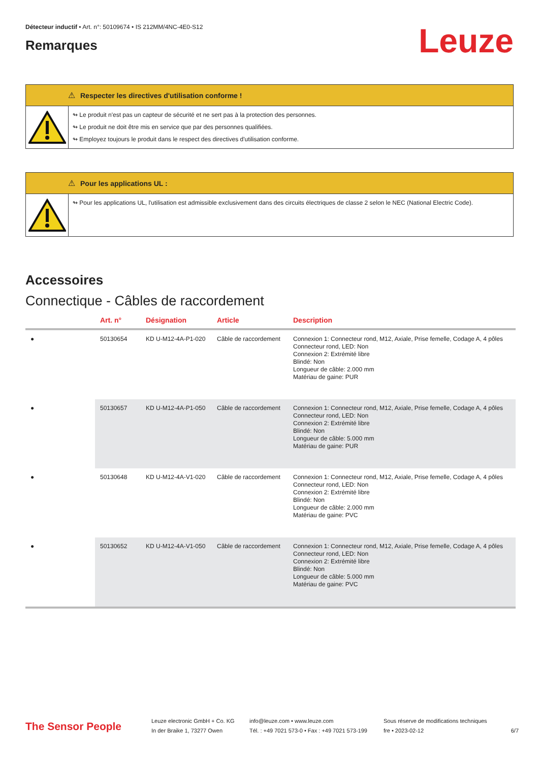Détecteur inductif • Art. n°: 50109674 • IS 212MM/4NC-4E0-S12
Remarques
Leuze
⚠ Respecter les directives d'utilisation conforme !
↬ Le produit n'est pas un capteur de sécurité et ne sert pas à la protection des personnes.
↬ Le produit ne doit être mis en service que par des personnes qualifiées.
↬ Employez toujours le produit dans le respect des directives d'utilisation conforme.
⚠ Pour les applications UL :
↬ Pour les applications UL, l'utilisation est admissible exclusivement dans des circuits électriques de classe 2 selon le NEC (National Electric Code).
Accessoires
Connectique - Câbles de raccordement
| | Art. n° | Désignation | Article | Description |
| --- | --- | --- | --- | --- |
| ● | 50130654 | KD U-M12-4A-P1-020 | Câble de raccordement | Connexion 1: Connecteur rond, M12, Axiale, Prise femelle, Codage A, 4 pôles Connecteur rond, LED: Non Connexion 2: Extrémité libre Blindé: Non Longueur de câble: 2.000 mm Matériau de gaine: PUR |
| ● | 50130657 | KD U-M12-4A-P1-050 | Câble de raccordement | Connexion 1: Connecteur rond, M12, Axiale, Prise femelle, Codage A, 4 pôles Connecteur rond, LED: Non Connexion 2: Extrémité libre Blindé: Non Longueur de câble: 5.000 mm Matériau de gaine: PUR |
| ● | 50130648 | KD U-M12-4A-V1-020 | Câble de raccordement | Connexion 1: Connecteur rond, M12, Axiale, Prise femelle, Codage A, 4 pôles Connecteur rond, LED: Non Connexion 2: Extrémité libre Blindé: Non Longueur de câble: 2.000 mm Matériau de gaine: PVC |
| ● | 50130652 | KD U-M12-4A-V1-050 | Câble de raccordement | Connexion 1: Connecteur rond, M12, Axiale, Prise femelle, Codage A, 4 pôles Connecteur rond, LED: Non Connexion 2: Extrémité libre Blindé: Non Longueur de câble: 5.000 mm Matériau de gaine: PVC |
The Sensor People
Leuze electronic GmbH + Co. KG
In der Braike 1, 73277 Owen
info@leuze.com • www.leuze.com
Tél. : +49 7021 573-0 • Fax : +49 7021 573-199
Sous réserve de modifications techniques
fre • 2023-02-12
6/7